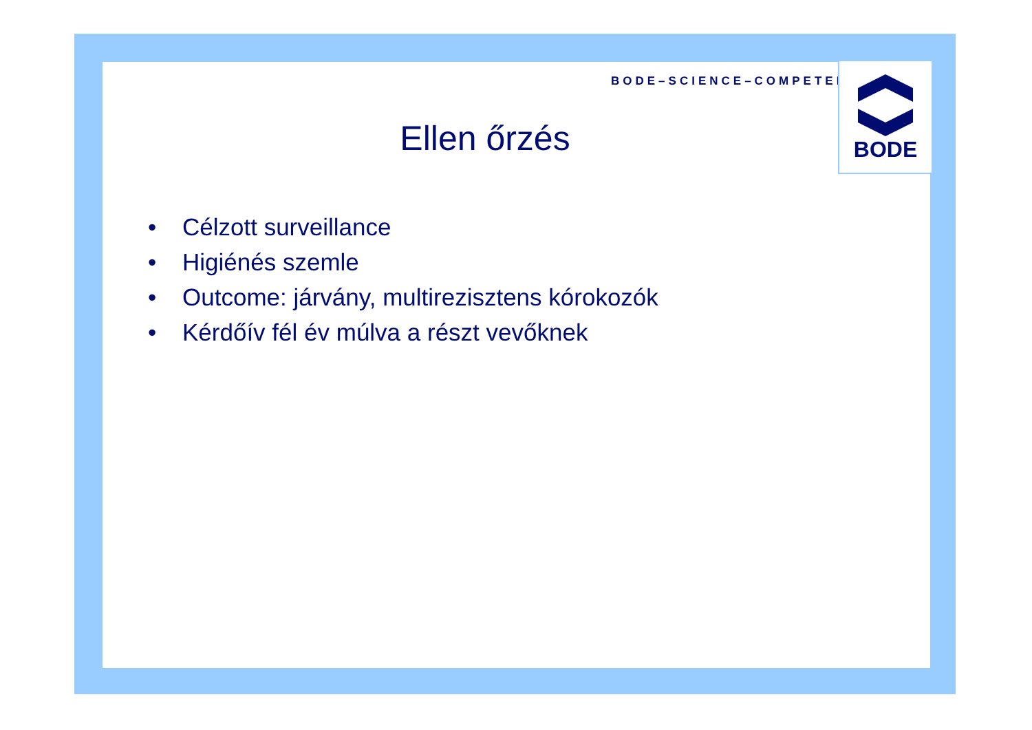BODE–SCIENCE–COMPETENCE
BODE
Ellen őrzés
• Célzott surveillance
• Higiénés szemle
• Outcome: járvány, multirezisztens kórokozók
• Kérdőív fél év múlva a részt vevőknek